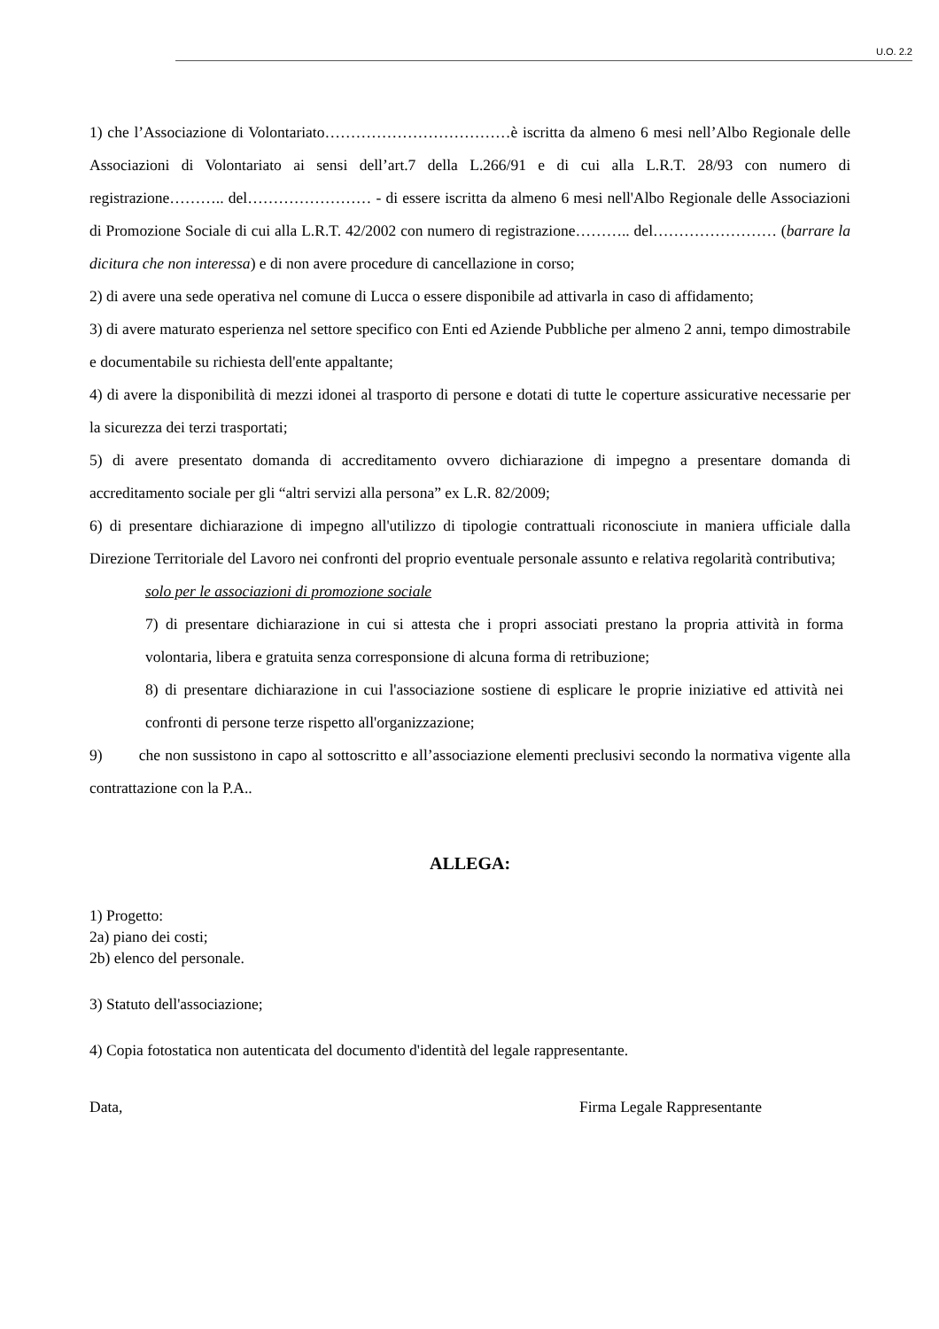U.O. 2.2
1) che l’Associazione di Volontariato………………………………è iscritta da almeno 6 mesi nell’Albo Regionale delle Associazioni di Volontariato ai sensi dell’art.7 della L.266/91 e di cui alla L.R.T. 28/93 con numero di registrazione……….. del…………………… - di essere iscritta da almeno 6 mesi nell'Albo Regionale delle Associazioni di Promozione Sociale di cui alla L.R.T. 42/2002 con numero di registrazione……….. del…………………… (barrare la dicitura che non interessa) e di non avere procedure di cancellazione in corso;
2) di avere una sede operativa nel comune di Lucca o essere disponibile ad attivarla in caso di affidamento;
3) di avere maturato esperienza nel settore specifico con Enti ed Aziende Pubbliche per almeno 2 anni, tempo dimostrabile e documentabile su richiesta dell'ente appaltante;
4) di avere la disponibilità di mezzi idonei al trasporto di persone e dotati di tutte le coperture assicurative necessarie per la sicurezza dei terzi trasportati;
5) di avere presentato domanda di accreditamento ovvero dichiarazione di impegno a presentare domanda di accreditamento sociale per gli “altri servizi alla persona” ex L.R. 82/2009;
6) di presentare dichiarazione di impegno all'utilizzo di tipologie contrattuali riconosciute in maniera ufficiale dalla Direzione Territoriale del Lavoro nei confronti del proprio eventuale personale assunto e relativa regolarità contributiva;
solo per le associazioni di promozione sociale
7) di presentare dichiarazione in cui si attesta che i propri associati prestano la propria attività in forma volontaria, libera e gratuita senza corresponsione di alcuna forma di retribuzione;
8) di presentare dichiarazione in cui l'associazione sostiene di esplicare le proprie iniziative ed attività nei confronti di persone terze rispetto all'organizzazione;
9) che non sussistono in capo al sottoscritto e all’associazione elementi preclusivi secondo la normativa vigente alla contrattazione con la P.A..
ALLEGA:
1) Progetto:
2a) piano dei costi;
2b) elenco del personale.
3) Statuto dell'associazione;
4) Copia fotostatica non autenticata del documento d'identità del legale rappresentante.
Data, Firma Legale Rappresentante